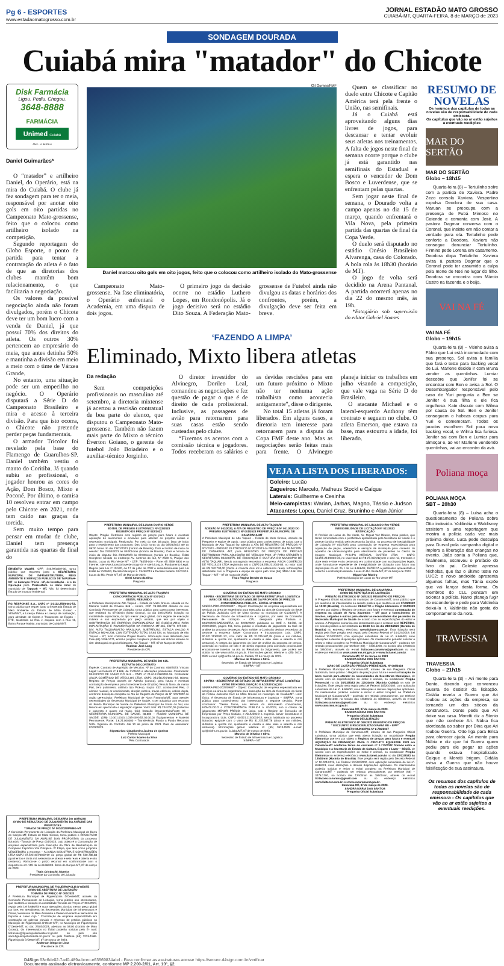Pg 6 - ESPORTES
www.estadaomatogrosso.com.br
JORNAL ESTADÃO MATO GROSSO
CUIABÁ-MT, QUARTA-FEIRA, 8 de MARÇO de 2023
SONDAGEM DOURADA
Cuiabá mira "matador" do Chicote
Disk Farmácia
Ligou. Pediu. Chegou.
3648-8888
FARMÁCIA
Unimed Cuiabá
ANS - nº 34208-4
Daniel Guimarães*
O “matador” e artilheiro Daniel, do Operário, está na mira do Cuiabá. O clube já fez sondagem para ter o meia, responsável por anotar oito gols em oito partidas no Campeonato Mato-grossense, feito que o colocou como artilheiro isolado na competição.
Segundo reportagem do Globo Esporte, o ponto de partida para tentar a contratação do atleta é o fato de que as diretorias dos clubes mantêm bom relacionamento, o que facilitaria a negociação.
Os valores da possível negociação ainda não foram divulgados, porém o Chicote deve ter um bom lucro com a venda de Daniel, já que possuí 70% dos direitos do atleta. Os outros 30% pertencem ao empresário do meia, que antes detinha 50% e mantinha a divisão em meio a meio com o time de Várzea Grande.
No entanto, uma situação pode ser um empecilho no negócio. O Operário disputará a Série D do Campeonato Brasileiro e mira o acesso à terceira divisão. Para que isto ocorra, o Chicote não pretende perder peças fundamentais.
O armador Tricolor foi revelado pela base do Flamengo de Guarulhos-SP. Daniel também vestiu o manto do Coritiba. Já quando subiu ao profissional, o jogador honrou as cores do Ação, Dom Bosco, Mixto e Poconé. Por último, o camisa 10 resolveu entrar em campo pelo Chicote em 2021, onde tem caído nas graças da torcida.
Sem muito tempo para pensar em mudar de clube, Daniel tem presença garantida nas quartas de final do
ERNESTO MAGRI, CPF: 346.993.849-00, torna público que requereu junto a SECRETARIA MUNICIPAL DE INFRAESTRUTURA, MEIO AMBIENTE E SERVIÇOS PUBLICOS DE TAPURAH-MT, as Licenças Prévia - LP, de Instalação - LI e de Operação para Piscicultura na zona rural do município de Tapurah – MT. Não foi determinado Estudo de Impacto Ambiental.
RG RESPONSE S.A., CNPJ nº 14.113.259/0001-53, torna público que requer junto a Secretaria Estado de Meio Ambiente do Estado de Mato Grosso - SEMA/MT, a Licença Prévia e Licença de Instalação, para atividade de Coleta e Tratamento de Esgoto – ETE, localizada na Rua J, esquina com a Rua 11, Bairro Parque Atalaia, município de Cuiabá/MT.
Gil Gomes/FMF
Daniel marcou oito gols em oito jogos, feito que o colocou como artilheiro isolado do Mato-grossense
Campeonato Mato-grossense. Na fase eliminatória, o Operário enfrentará o Academia, em uma disputa de dois jogos.
O primeiro jogo da decisão ocorre no estádio Luthero Lopes, em Rondonópolis. Já o jogo decisivo será no estádio Dito Souza. A Federação Mato-grossense de Futebol ainda não divulgou as datas e horários dos confrontos, porém, a divulgação deve ser feita em breve.
Quem se classificar no duelo entre Chicote e Capitão América terá pela frente o União, nas semifinais.
Já o Cuiabá está aproveitando alguns dias livres de jogos, para descansar e tentar evoluir seus atletas nos treinamentos. A falta de jogos neste final de semana ocorre porque o clube já está garantido nas semifinais do Estadual e espera o vencedor de Dom Bosco e Luverdense, que se enfrentam pelas quartas.
Sem jogar neste final de semana, o Dourado volta a campo apenas no dia 15 de março, quando enfrentará o Vila Nova, pela primeira partida das quartas de final da Copa Verde.
O duelo será disputado no estádio Onésio Brasileiro Alvarenga, casa do Colorado. A bola rola às 18h30 (horário de MT).
O jogo de volta será decidido na Arena Pantanal. A partida ocorrerá apenas no dia 22 do mesmo mês, às 19h.
*Estagiário sob supervisão do editor Gabriel Soares
‘FAZENDO A LIMPA’
Eliminado, Mixto libera atletas
Da redação
Sem competições profissionais no masculino até setembro, a diretoria mixtense já acertou a rescisão contratual de boa parte do elenco, que disputou o Campeonato Mato-grossense. Também não fazem mais parte do Mixto o técnico Éverton Goiano, o gerente de futebol João Boiadeiro e o auxiliar-técnico Jorginho.
O diretor investidor do Alvinegro, Dorileo Leal, comandou as negociações e fez questão de pagar o que é de direito de cada profissional. Inclusive, as passagens de avião para retornarem para suas casas estão sendo custeadas pelo clube.
“Fizemos os acertos com a comissão técnica e jogadores. Todos receberam os salários e as devidas rescisões para em um futuro próximo o Mixto não ter nenhuma ação trabalhista como acontecia antigamente”, disse o dirigente.
No total 15 atletas já foram liberados. Em alguns casos, a diretoria tem interesse para retornarem para a disputa da Copa FMF deste ano. Mas as negociações serão feitas mais para frente. O Alvinegro planeja iniciar os trabalhos em julho visando a competição, que vale vaga na Série D do Brasileiro.
O atacante Michael e o lateral-esquerdo Anthony têm contrato e seguem no clube. O atleta Emerson, que estava na base, mas estourou a idade, foi liberado.
VEJA A LISTA DOS LIBERADOS:
Goleiro: Lucão
Zagueiros: Marcelo, Matheus Stockl e Caíque
Laterais: Guilherme e Cesinha
Meio-campistas: Warian, Jarbas, Magno, Tássio e Judson
Atacantes: Lopeu, Daniel Cruz, Bruninho e Alan Júnior
PREFEITURA MUNICIPAL DE LUCAS DO RIO VERDE
EDITAL DE PREGÃO ELETRÔNICO Nº 022/2023
REGISTRO DE PREÇO Nº 022/2023
Objeto: Pregão Eletrônico com registro de preços para futura e eventual aquisição de aviamentos e enxovais para atender os projetos sociais e secretarias municipais. Realização: Por meio do site: bll.org.br. Data de Início para o recebimento das propostas: Das 12:00 horas do dia 08/03/2023 até as 08:00 horas do dia 23/03/2023 (horário de Brasília). Data e horário de início da sessão: Dia 23/03/2023 às 09:00horas (horário de Brasília). Data e horário de início da disputa: Dia 23/03/2023 às 09:00horas (horário de Brasília). Edital Completo: Afixado no endereço Av. América do Sul, Nº 2500 S, Parque dos Buritis, Lucas do Rio Verde MT - CEP: 78455-000 – Fone: 65 3549 8300 e na Internet, site www.lucasdorioverde.mt.gov.br e site bll.org.br. Fundamento Legal: Regida pela Lei nº 10.520, de 17 de julho de 2002 e subsidiariamente pela Lei 8.666 de 21/06/93, Decreto Municipal n. 2549/2013 e Decreto Federal 10.024/19. Lucas do Rio Verde MT, 07 de Março de 2023.
Sirlei Amaro da Silva
Pregoeira
PREFEITURA MUNICIPAL DE ALTO TAQUARI
CONCORRÊNCIA PÚBLICA Nº 001/2023
EDITAL RESUMIDO
A Prefeitura Municipal de Alto Taquari – Estado de Mato Grosso, situada na Av. Macário Subtil de Oliveira 848 – centro, CEP 78.785-000 através da sua Comissão Permanente de Licitação, torna público para quem possa interessar, que realizará às 07h30min (Mato Grosso), do dia 10/04/2023, licitação na modalidade supracitada, do tipo menor preço global, com regime de execução indireta e sob empreitada por preço unitário, que tem por objeto o CONTRATAÇÃO DE EMPRESA ESPECIALIZADA DE ENGENHARIA PARA IMPLANTAÇÃO E PAVIMENTAÇÃO DA RODOVIA MT-465, ENTR. MT-100 - DIV. ALTO TAQUARI/ALTO ARAGUAIA, SUBTRECHO: ESTACA 0+0,000 À ESTACA 982+0,208, COM EXTENSÃO TOTAL 19,64 KM, no Município de Alto Taquari - MT, tudo conforme Projeto Básico. Informação mais detalhada pelo fone (66) 3496-1471, edital e projetos completos poderão ser obtidos através do site: altotaquari.mt.gov.br/licitacoes. Alto Taquari – MT, 07 de Março de 2023.
Rudimar José Lang
Presidente da CPL
PREFEITURA MUNICIPAL DE UNIÃO DO SUL
EXTRATO DE CONTRATO
Espécie: Contrato de Aquisição de Veículos. Nº do Contrato: 008/2023. Vínculo Legal: Lei Federal nº 8.666, de 21/06/93 e alterações posteriores. Contratante: MUNICÍPIO DE UNIÃO DO SUL - CNPJ nº 01.614.538/0001-59. Contratada: ÁSCIA COMÉRCIO DE VEÍCULOS LTDA. CNPJ: 28.258.221/0001-83. Objeto: Registro de Preços através de Adesão (carona), para futura e eventual contratação de empresa para fornecimento de 02 (dois) Veículo Novo, da marca Fiat, zero quilômetro, utilitário tipo Pick-up, tração 4X2, combustível Flex, c/ câmbio manual, ar condicionado, direção elétrica, travas elétricas, cabine dupla, conforme descrição completa na Ata de Registro de Preços de Nº 101/2022 do órgão gerenciador: Prefeitura Municipal de Nova Paranaíta/MT, para atender necessidades da Secretaria Municipal de Saúde, a ser adquirida com recursos do Fundo Municipal de Saúde da Prefeitura Municipal de União do Sul, nos termos em que faculta a legislação vigente. Valor total: R$ 244.000,00 (duzentos e quarenta e quatro mil reais). Cód. Dotação Orçamentária/Fonte: 06 – SECRETARIA MUNICIPAL DE SAÚDE. 08.002 – FUNDO MUNICIPAL DE SAÚDE. (228) 10.301.0010.1.035-4490.52.00.00.00 Equipamentos e Material Permanente. Fonte: 1.6.21.000000 – Transferência Fundo a Fundo Recursos SUS. Vigência do Contrato: Até 30 de junho de 2023. Data de assinatura: 07/03/2023.
Signatários: Claudiomiro Jacinto de Queiroz
Prefeito Municipal
Luiz Carlos Soares da Silva
Pela Contratada
PREFEITURA MUNICIPAL DE ALTO TAQUARI
ADESÃO Nº 003/2023, A ATA DE REGISTRO DE PREÇOS Nº 001/2023 DO PREGÃO ELETRONICO Nº 001/2023 PREFEITURA MUNICIPAL DE CANARANA-MT
A Prefeitura Municipal de Alto Taquari – Estado de Mato Grosso, através da Pregoeira e equipe de apoio, torna público para conhecimento de todos, que o Município de Alto Taquari faz adesão a ATA DE REGISTRO DE PREÇOS Nº 001/2023 - PREGÃO ELETRONICO Nº 001/2023 do PREFEITURA MUNICIPAL DE CANARANA -MT, para REGISTRO DE PREÇOS DE PREGÃO ELETRONICO PARA AQUISIÇÃO DE VEÍCULO PICK UP PARA ATENDER A SECRETÁRIA MUNICIPAL DE EDUCAÇÃO E CULTURA DO MUNICIPIO DE ALTO TAQUARI, Sendo consagrada vencedora a empresa: ASCIA COMERCIO DE VEICULOS LTDA registrada sob o CNPJ:28.258.221/001-83, no valor total de R$ 192.700,00 (Cento e noventa dois mil e setecentos reais). Informações detalhadas com a Pregoeira e equipe de apoio pelo fone (66) 3496-1448. Alto Taquari – MT – 07 de março de 2023.
Thais Regina Bender de Souza
Pregoeira
GOVERNO DO ESTADO DE MATO GROSSO
SINFRA - SECRETARIA DE ESTADO DE INFRAESTRUTURA E LOGÍSTICA
AVISO DE RESULTADO DA ANÁLISE DA PROPOSTA DE PREÇOS
CONCORRÊNCIA PÚBLICA - EDITAL Nº 01/2023
SINFRA-PRO-2022/09807 - Objeto: Contratação de empresa especializada em serviços na área de engenharia para execução da obra de Construção da Sede da Polícia Judiciária Civil de Mato Grosso no município de Cuiabá/MT. A Secretaria de Estado de Infraestrutura e Logística, por meio da Comissão Permanente de Licitação – CPL, designada pela Portaria n. 044/2022/CGAB/SINFRA, de 22/09/2022, publicada no DOE n. 28.336, de 23/09/2022, página 111, torna público o resultado do julgamento da fase de análise da proposta de preços. Após análise, a Comissão declara vencedora do certame a empresa Salver Construtora e Incorporadora Ltda. CNPJ: 00.521.113/0001-32, com valor de R$ 31.215.587,78 (trinta e um milhões, duzentos e quinze mil, quinhentos e oitenta e sete reais e setenta e oito centavos). A íntegra do julgamento da fase de análise da proposta de preços, contendo os motivos de fato e de direito expostos pela comissão processante encontram-se insertos na Ata do Resultado do Julgamento, que poderá ser obtida no site www.sinfra.mt.gov.br. Informações gerais: telefone n. (65) 3613-0529 e-mail: cpl@sinfra.mt.gov.br. Cuiabá, 07 de março de 2023.
Marcelo de Oliveira e Silva
Secretário de Estado de Infraestrutura e Logística
SINFRA – MT
GOVERNO DO ESTADO DE MATO GROSSO
SINFRA - SECRETARIA DE ESTADO DE INFRAESTRUTURA E LOGÍSTICA
AVISO DE HOMOLOGAÇÃO E ADJUDICAÇÃO
SINFRA-PRO-2022/09807 - Objeto: Contratação de empresa especializada em serviços na área de engenharia para execução da obra de Construção da Sede da Polícia Judiciária Civil de Mato Grosso no município de Cuiabá/MT. Lote: Único. A Secretaria de Estado de Infraestrutura e Logística – SINFRA, torna público para conhecimento dos interessados a seguinte decisão: Parte conclusiva: "Dessa forma, nos termos do instrumento convocatório, HOMOLOGO a CONCORRÊNCIA PÚBLICA n. 01/2023, sob o critério de julgamento MENOR PREÇO, lote único, sob o Regime de Execução de Empreitada por Preço Unitário, e ADJUDICO à empresa Salver Construtora e Incorporadora Ltda. CNPJ: 00.521.113/0001-32, sendo habilitada no processo licitatório epígrafe com o valor de R$ 31.215.587,78 (trinta e um milhões, duzentos e quinze mil, quinhentos e oitenta e sete reais e setenta e oito centavos). Informações gerais: telefone nº. (65) 3613-0529 e-mail: cpl@sinfra.mt.gov.br. Cuiabá/MT, 07 de março de 2023.
Marcelo de Oliveira e Silva
Secretário de Estado de Infraestrutura e Logística
SINFRA – MT
PREFEITURA MUNICIPAL DE LUCAS DO RIO VERDE
INEXIGIBILIDADE DE LICITAÇÃO Nº 011/2023
RATIFICAÇÃO
O Prefeito de Lucas do Rio Verde, Sr. Miguel Vaz Ribeiro, torna público, que tendo concordado com a justificativa apresentada pela Secretaria de Saúde e o parecer jurídico emitido pela Assessoria Jurídica, no processo de Inexigibilidade de Licitação Nº 011/2023 para contratação de empresa especializada para aquisição de peças, acessórios e serviços de instalação para conserto do aparelho de ultrassonografia para atendimento de pacientes no Centro de Imagem Municipal, PHILIPS MEDICAL SYSTEM LTDA – CNPJ: 58.295.213/0023-83, no valor total de R$ 27.312,28(vinte e sete mil, trezentos e doze reais e vinte e oito centavos), em conformidade com as disposições legais, onde formulou-se expediente de Inexigibilidade de Licitação com fulcro nas disposições do art. 25, I da Lei 8.666/93, RATIFICA a justificativa apresentada e autoriza a contratação referida. Lucas do Rio Verde-MT, 07 de Março de 2023.
Miguel Vaz Ribeiro
Prefeito Municipal de Lucas do Rio Verde-MT
PREFEITURA MUNICIPAL DE CANARANA
AVISO DE REPETIÇÃO DE LICITAÇÃO
PREGÃO ELETRONICO Nº 004/2023 REGISTRO DE PREÇOS
A Pregoeira Oficial substituta do município de Canarana-MT, torna público que por ausência de interessados na sessão pública que realizou-se em 07/03/2022 às 13:30 (Brasília), foi declarado DESERTO o Pregão Eletronico nº 004/2023 que tem por objeto o Registro de preços para futura e eventual contratação de empresa na cidade de Nova Xavantina – MT para o fornecimento de lanches, salgados e outros para atender as necessidades dos pacientes da Secretaria Municipal de Saúde de acordo com as especificações do edital e anexos. A Pregoeira comunica aos interessados que o certame será REPETIDO, em sessão pública a ser realizada às 13:30 hrs do dia 21/03/2023 (Horário de Brasília) no endereço eletrônico www.licitanet.com.br. Esta licitação será regida pela Este pregão será regido pelo Decreto Federal nº 10.024/2019, Lei Federal 10.520/2002, com aplicação subsidiária da Lei nº. 8.666/93, suas alterações e demais disposições aplicáveis. Os interessados poderão solicitar e retirar o edital completo na Prefeitura Municipal de Canarana/MT - podendo ser retirado pessoalmente, por telefone (66) – 3478.1200, no horário das 12h00min às 18h00min, através do e-mail licitacoes.canarana@gmail.com ou nos endereços eletrônicos www.canarana.mt.gov.br e www.licitanet.com.br.
Canarana-MT, 07 de março de 2023
SANDRA MARIA DOS SANTOS
Pregoeira Oficial Substituta
AVISO DE LICITAÇÃO PREGÃO PRESENCIAL Nº 008/2023
A Prefeitura Municipal de Canarana-MT, através de sua Pregoeira Oficial Substituta, torna público o Registro de preços para futura e eventual locação de bens móveis para atender as necessidades da Secretarias Municipais, de acordo com as especificações do edital e anexos, na modalidade Pregão Presencial no dia 20/03/2023 às 13h30min (Horário Cuiabá) na sala de licitações. Este pregão será regido pela Lei Federal 10520/2002, com aplicação subsidiária da Lei nº. 8.666/93, suas alterações e demais disposições aplicáveis. Os interessados poderão solicitar e retirar o edital completo na Prefeitura Municipal de Canarana/MT - podendo ser retirado pessoalmente, por telefone (66) – 3478.1200, no horário das 12h00min às 18h00min, através do e-mail licitacoes.canarana@gmail.com ou no endereço eletrônico www.canarana.mt.gov.br.
Canarana-MT, 07 de março de 2023.
SANDRA MARIA DOS SANTOS
Pregoeira Oficial Substituta
AVISO DE LICITAÇÃO
PREGÃO ELETRONICO Nº 005/2023 REGISTRO DE PREÇOS
“ EXCLUSIVO E REGIONALIZADO PARA ME – EPP”
DECRETO MUNICIPAL Nº 2.796/2017
A Prefeitura Municipal de Canarana-MT, através de sua Pregoeira Oficial substituta, torna público que está aberta licitação na modalidade Pregão Eletronico que tem por objeto o Registro de preços para futura e eventual AQUISIÇÃO DE PREMIAÇÃO PARA O CIRCUITO EQUESTRE 2023 em Canarana-MT conforme termo de convenio nº 1.773/2022 firmado entre o Município e a Secretaria de Estado de Cultura, Esporte e Lazer – SECEL de acordo com as especificações do edital e anexos, na modalidade Pregão Eletronico no endereço eletrônico www.licitanet.com.br no dia 22/03/2023 às 13h30min (Horário de Brasília). Este pregão será regido pelo Decreto Federal nº 10.024/2019, Lei Federal 10.520/2002, com aplicação subsidiária da Lei nº. 8.666/93, suas alterações e demais disposições aplicáveis. Os interessados poderão solicitar e retirar o edital completo na Prefeitura Municipal de Canarana/MT - podendo ser retirado pessoalmente, por telefone (66) – 3478.1200, no horário das 12h00min às 18h00min, através do e-mail licitacoes.canarana@gmail.com ou no endereço eletrônico www.licitanet.com.br ou www.canarana.mt.gov.br.
Canarana-MT, 07 de março de 2023.
SANDRA MARIA DOS SANTOS
Pregoeira Oficial Substituta
RESUMO DE NOVELAS
Os resumos dos capítulos de todas as novelas são de responsabilidade de cada emissora.
Os capítulos que vão ao ar estão sujeitos a eventuais reedições
MAR DO SERTÃO
MAR DO SERTÃO
Globo – 18h15
Quarta-feira (8) – Tertulinho sofre com a partida de Xaviera. Padre Zezo consola Xaviera. Vespertino expulsa Deodora de sua casa. Maruan se preocupa com a presença de Fubá Mimoso no Catende e comenta com José. A pastora Dagmar conversa com o Coronel, que insiste em não contar a verdade para ela. Tertulinho pede conforto a Deodora. Xaviera não consegue denunciar Tertulinho. Firmino pede Lorena em casamento. Deodora dopa Tertulinho. Xaviera avisa à pastora Dagmar que o Coronel pode ter assumido a culpa pela morte de Noé no lugar do filho. Deodora se encontra com Márcio Castro na fazenda e o beija.
VAI NA FÉ
VAI NA FÉ
Globo – 19h15
Quarta-feira (8) – Vitinho avisa a Fábio que Lui está incomodado com sua presença. Sol avisa a família que fará o teste para backing vocal de Lui. Marlene decide ir com Bruna vender as quentinhas. Lumiar descobre que Jenifer foi se encontrar com Ben e avisa a Sol. O Desembargador responsável pelo caso de Yuri pergunta a Ben se Jenifer é sua filha e ele fica orgulhoso. Kate discute com Wilma por causa de Sol. Ben e Jenifer conseguem o habeas corpus para Yuri e comemoram. Todos os jurados escolhem Sol para nova backing vocal, e Wilma fica furiosa. Jenifer sai com Ben e Lumiar para almoçar e, ao ver Marlene vendendo quentinhas, vai ao encontro da avó.
Poliana moça
POLIANA MOÇA
SBT – 20h30
Quarta-feira (8) – Luísa acha o questionamento de Poliana sobre Otto indevido. Valdinéia e Waldisney assistem a uma reportagem que mostra a polícia cada vez mais próxima deles. Luca pede desculpa para Durval pela campanha digital e implora a liberação das crianças no evento. João conta a Poliana que, finalmente, escreveu o prefácio do livro do pai. Celeste apressa Nicholas, que faz o último teste no LUC2; o novo androide apresenta algumas falhas, mas Tânia expõe que vai lançar desta forma. Os membros do CLL pensam em acionar a polícia. Nanci planeja fugir do esconderijo e pede para Valdinéia deixá-la ir. Valdinéia não gosta do comportamento da nora.
TRAVESSIA
TRAVESSIA
Globo – 21h15
Quarta-feira (8) – Ari mente para Dante, dizendo que convenceu Guerra de desistir da licitação. Cidália revela a Guerra que Ari roubou as ações da empresa, se tornando um dos sócios da construtora. Dante pede que Ari deixe sua casa. Moretti diz a Stenio que não conhece Ari. Núbia fica atordoada ao saber por Dina que Ari roubou Guerra. Otto liga para Brisa para oferecer ajuda. Ari mente para Núbia e diz que foi Guerra quem pediu para ele pegar as ações quando estava hospitalizado. Caíque e Moretti brigam. Cidália avisa a Guerra que não houve falsificação de sua assinatura.
Os resumos dos capítulos de todas as novelas são de responsabilidade de cada emissora - Os capítulos que vão ao ar estão sujeitos a eventuais reedições.
PREFEITURA MUNICIPAL DE BARRA DO GARÇAS
AVISO DE RESULTADO DE JULGAMENTO DA ANÁLISE DAS PROPOSTAS
TOMADA DE PREÇO Nº 001/2023/PMBG-MT
A Comissão Permanente de Licitação da Prefeitura Municipal de Barra do Garças-MT, Estado de Mato Grosso, torna público o RESULTADO DE JULGAMENTO DA ANÁLISE DAS PROPOSTAS do processo licitatório -Tomada de Preço 001/2023, cujo objeto é a Contratação de empresa especializada para Execução da Obra de Revitalização do Complexo Esportivo Vila Olímpica- 2ª Etapa, que teve como proposta VENCEDORA a empresa – ALIANÇA INDUSTRIA E CONSTRUÇÕES LTDA-CNPJ 07.522.407/0002-09 no preço global de R$ 530.786,88 (quinhentos e trinta mil, setecentos e oitenta e seis reais e oitenta e oito centavos). Abrindo-se o prazo recursal em conformidade com o disposto no art. 109 da Lei 8.666/93. Barra do Garças-MT, 07 de março de 2023.
Thais Cristina M. Moreira
Presidente da Comissão de Licitação
PREFEITURA MUNICIPAL DE FIGUEIROPOLIS D'OESTE
AVISO DE ABERTURA DE LICITAÇÃO
TOMADA DE PREÇO Nº 001/2023
A Prefeitura Municipal de Figueirópolis D'Oeste/MT, através da Comissão Permanente de Licitação, torna público aos interessados, que realizará a licitação na modalidade Tomada de Preços nº 001/2023, regida pela Lei 8.666/93 e suas alterações, do tipo menor preço global por lote, em atendimento às Secretarias Municipal de Infraestrutura e Obras, Secretaria do Meio Ambiente e Desenvolvimento e Secretaria de Esporte e Laser cujo " Contratação de empresa especializada em construção de galerias pluviais e reformas de prédios públicos no Município de Figueirópolis D'Oeste-MT", no Município de Figueirópolis D'Oeste-MT, no dia: 23/03/2023, abertura as 08:00 (horário de Mato Grosso), Os interessados no Edital poderão solicitar pelo E- mail: licitacoes@figueiropolisdoeste.mt.gov.br ou pelo site www.figueiropolisdoeste.mt.gov.br ou pelo Telefone (65) 3235-1586. Figueirópolis D'Oeste MT, 07 de março de 2023.
Anderson Diego de Lima
Presidente da CPL
D4Sign 63e6de02-7ad0-489a-bcec-e63569834abd - Para confirmar as assinaturas acesse https://secure.d4sign.com.br/verificar
Documento assinado eletronicamente, conforme MP 2.200-2/01, Art. 10º, §2.